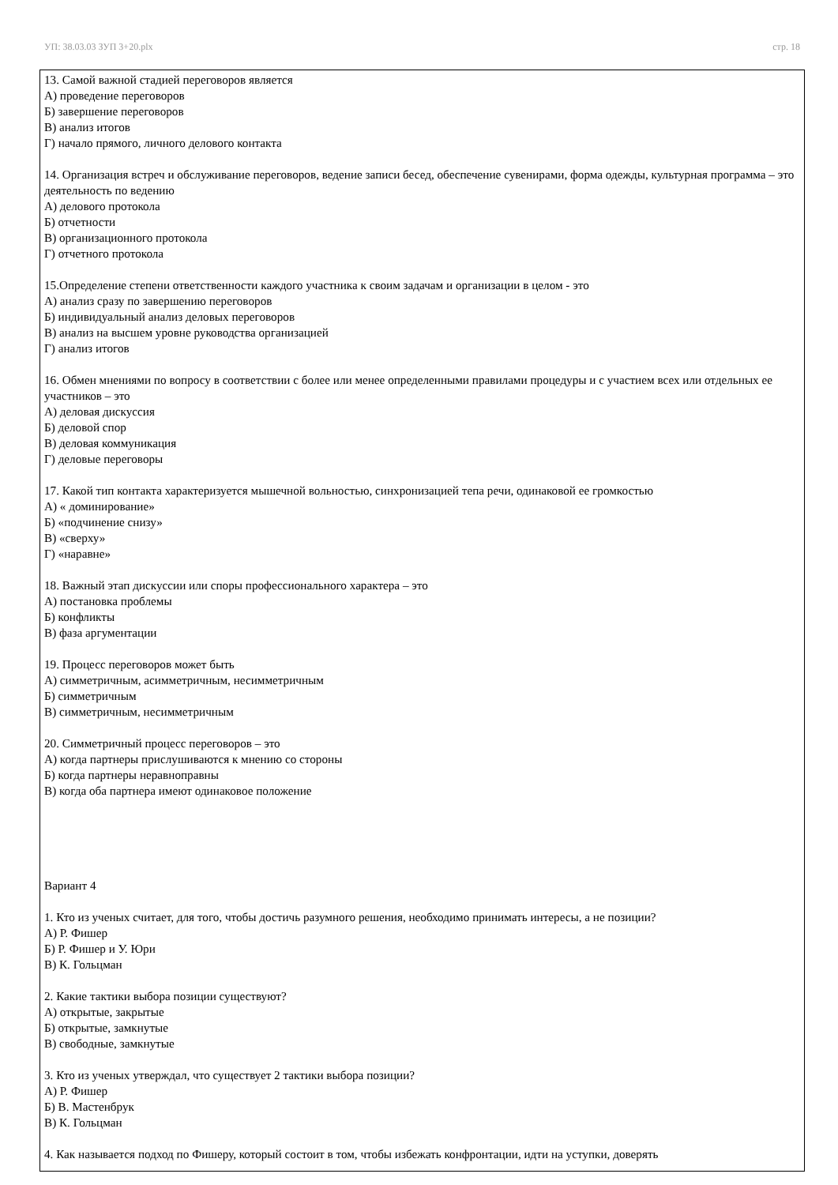УП: 38.03.03 ЗУП 3+20.plx стр. 18
13. Самой важной стадией переговоров является
А) проведение переговоров
Б) завершение переговоров
В) анализ итогов
Г) начало прямого, личного делового контакта
14. Организация встреч и обслуживание переговоров, ведение записи бесед, обеспечение сувенирами, форма одежды, культурная программа – это деятельность по ведению
А) делового протокола
Б) отчетности
В) организационного протокола
Г) отчетного протокола
15.Определение степени ответственности каждого участника к своим задачам и организации в целом - это
А) анализ сразу по завершению переговоров
Б) индивидуальный анализ деловых переговоров
В) анализ на высшем уровне руководства организацией
Г) анализ итогов
16. Обмен мнениями по вопросу в соответствии с более или менее определенными правилами процедуры и с участием всех или отдельных ее участников – это
А) деловая дискуссия
Б) деловой спор
В) деловая коммуникация
Г) деловые переговоры
17. Какой тип контакта характеризуется мышечной вольностью, синхронизацией тепа речи, одинаковой ее громкостью
А) « доминирование»
Б) «подчинение снизу»
В) «сверху»
Г) «наравне»
18. Важный этап дискуссии или споры профессионального характера – это
А) постановка проблемы
Б) конфликты
В) фаза аргументации
19. Процесс переговоров может быть
А) симметричным, асимметричным, несимметричным
Б) симметричным
В) симметричным, несимметричным
20. Симметричный процесс переговоров – это
А) когда партнеры прислушиваются к мнению со стороны
Б) когда партнеры неравноправны
В) когда оба партнера имеют одинаковое положение
Вариант 4
1. Кто из ученых считает, для того, чтобы достичь разумного решения, необходимо принимать интересы, а не позиции?
А) Р. Фишер
Б) Р. Фишер и У. Юри
В) К. Гольцман
2. Какие тактики выбора позиции существуют?
А) открытые, закрытые
Б) открытые, замкнутые
В) свободные, замкнутые
3. Кто из ученых утверждал, что существует 2 тактики выбора позиции?
А) Р. Фишер
Б) В. Мастенбрук
В) К. Гольцман
4. Как называется подход по Фишеру, который состоит в том, чтобы избежать конфронтации, идти на уступки, доверять